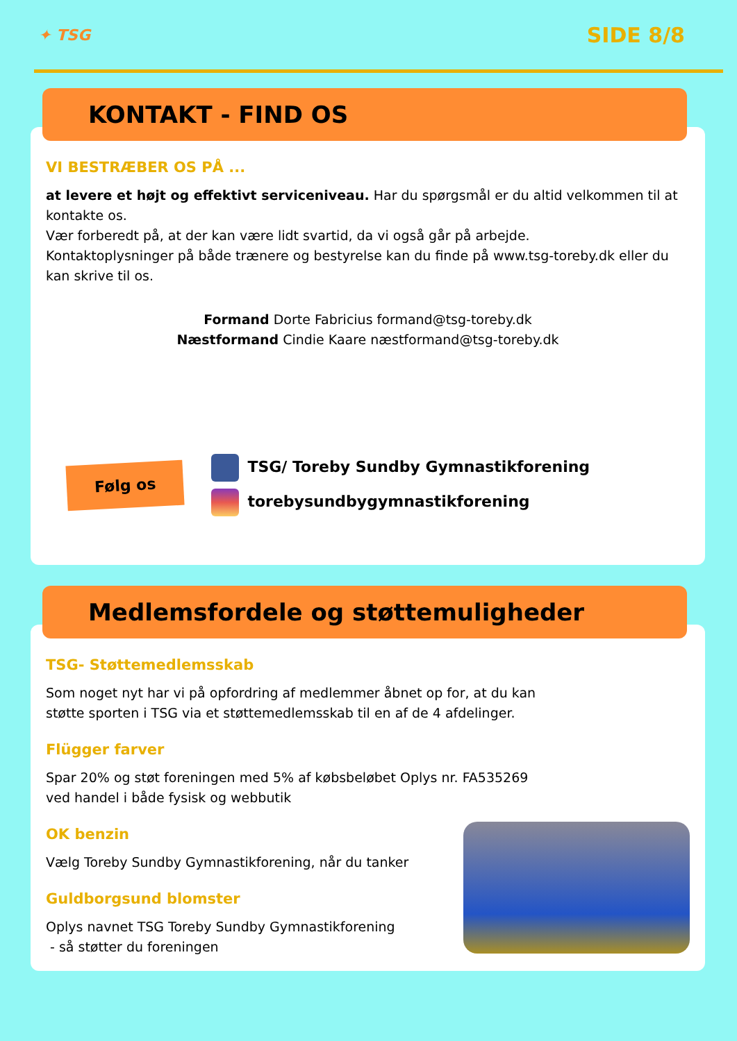✦ TSG SIDE 8/8
KONTAKT - FIND OS
VI BESTRÆBER OS PÅ ...
at levere et højt og effektivt serviceniveau. Har du spørgsmål er du altid velkommen til at kontakte os.
Vær forberedt på, at der kan være lidt svartid, da vi også går på arbejde.
Kontaktoplysninger på både trænere og bestyrelse kan du finde på www.tsg-toreby.dk eller du kan skrive til os.
Formand Dorte Fabricius formand@tsg-toreby.dk
Næstformand Cindie Kaare næstformand@tsg-toreby.dk
Følg os
TSG/ Toreby Sundby Gymnastikforening
torebysundbygymnastikforening
Medlemsfordele og støttemuligheder
TSG- Støttemedlemsskab
Som noget nyt har vi på opfordring af medlemmer åbnet op for, at du kan
støtte sporten i TSG via et støttemedlemsskab til en af de 4 afdelinger.
Flügger farver
Spar 20% og støt foreningen med 5% af købsbeløbet Oplys nr. FA535269
ved handel i både fysisk og webbutik
OK benzin
Vælg Toreby Sundby Gymnastikforening, når du tanker
Guldborgsund blomster
Oplys navnet TSG Toreby Sundby Gymnastikforening
- så støtter du foreningen